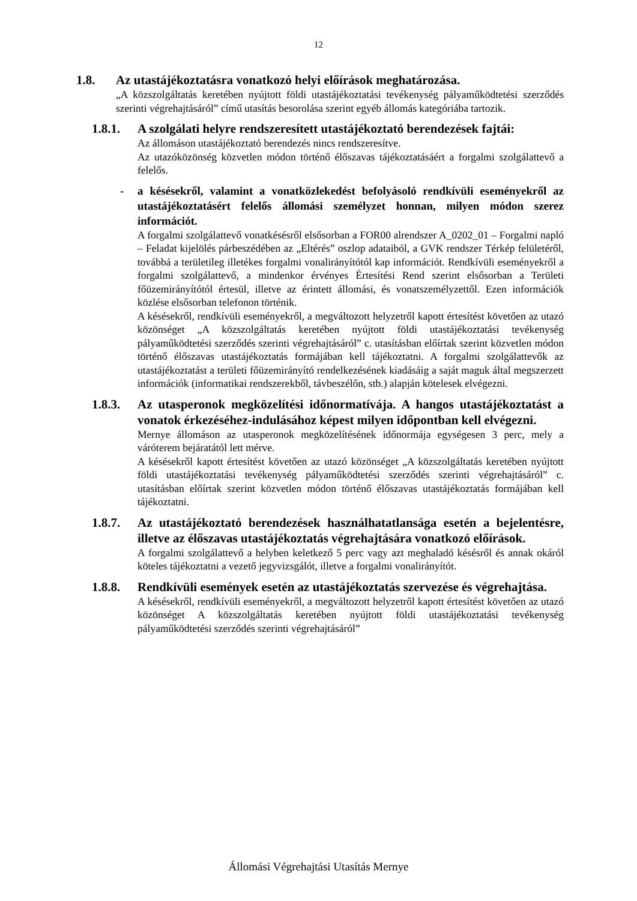12
1.8. Az utastájékoztatásra vonatkozó helyi előírások meghatározása.
„A közszolgáltatás keretében nyújtott földi utastájékoztatási tevékenység pályaműködtetési szerződés szerinti végrehajtásáról” című utasítás besorolása szerint egyéb állomás kategóriába tartozik.
1.8.1. A szolgálati helyre rendszeresített utastájékoztató berendezések fajtái:
Az állomáson utastájékoztató berendezés nincs rendszeresítve.
Az utazóközönség közvetlen módon történő élőszavas tájékoztatásáért a forgalmi szolgálattevő a felelős.
- a késésekről, valamint a vonatközlekedést befolyásoló rendkívüli eseményekről az utastájékoztatásért felelős állomási személyzet honnan, milyen módon szerez információt.
A forgalmi szolgálattevő vonatkésésről elsősorban a FOR00 alrendszer A_0202_01 – Forgalmi napló – Feladat kijelölés párbeszédében az „Eltérés” oszlop adataiból, a GVK rendszer Térkép felületéről, továbbá a területileg illetékes forgalmi vonalirányítótól kap információt. Rendkívüli eseményekről a forgalmi szolgálattevő, a mindenkor érvényes Értesítési Rend szerint elsősorban a Területi főüzemirányítótól értesül, illetve az érintett állomási, és vonatszemélyzettől. Ezen információk közlése elsősorban telefonon történik.
A késésekről, rendkívüli eseményekről, a megváltozott helyzetről kapott értesítést követően az utazó közönséget „A közszolgáltatás keretében nyújtott földi utastájékoztatási tevékenység pályaműködtetési szerződés szerinti végrehajtásáról” c. utasításban előírtak szerint közvetlen módon történő élőszavas utastájékoztatás formájában kell tájékoztatni. A forgalmi szolgálattevők az utastájékoztatást a területi főüzemirányító rendelkezésének kiadásáig a saját maguk által megszerzett információk (informatikai rendszerekből, távbeszélőn, stb.) alapján kötelesek elvégezni.
1.8.3. Az utasperonok megközelítési időnormatívája. A hangos utastájékoztatást a vonatok érkezéséhez-indulásához képest milyen időpontban kell elvégezni.
Mernye állomáson az utasperonok megközelítésének időnormája egységesen 3 perc, mely a váróterem bejáratától lett mérve.
A késésekről kapott értesítést követően az utazó közönséget „A közszolgáltatás keretében nyújtott földi utastájékoztatási tevékenység pályaműködtetési szerződés szerinti végrehajtásáról” c. utasításban előírtak szerint közvetlen módon történő élőszavas utastájékoztatás formájában kell tájékoztatni.
1.8.7. Az utastájékoztató berendezések használhatatlansága esetén a bejelentésre, illetve az élőszavas utastájékoztatás végrehajtására vonatkozó előírások.
A forgalmi szolgálattevő a helyben keletkező 5 perc vagy azt meghaladó késésről és annak okáról köteles tájékoztatni a vezető jegyvizsgálót, illetve a forgalmi vonalirányítót.
1.8.8. Rendkívüli események esetén az utastájékoztatás szervezése és végrehajtása.
A késésekről, rendkívüli eseményekről, a megváltozott helyzetről kapott értesítést követően az utazó közönséget A közszolgáltatás keretében nyújtott földi utastájékoztatási tevékenység pályaműködtetési szerződés szerinti végrehajtásáról”
Állomási Végrehajtási Utasítás Mernye